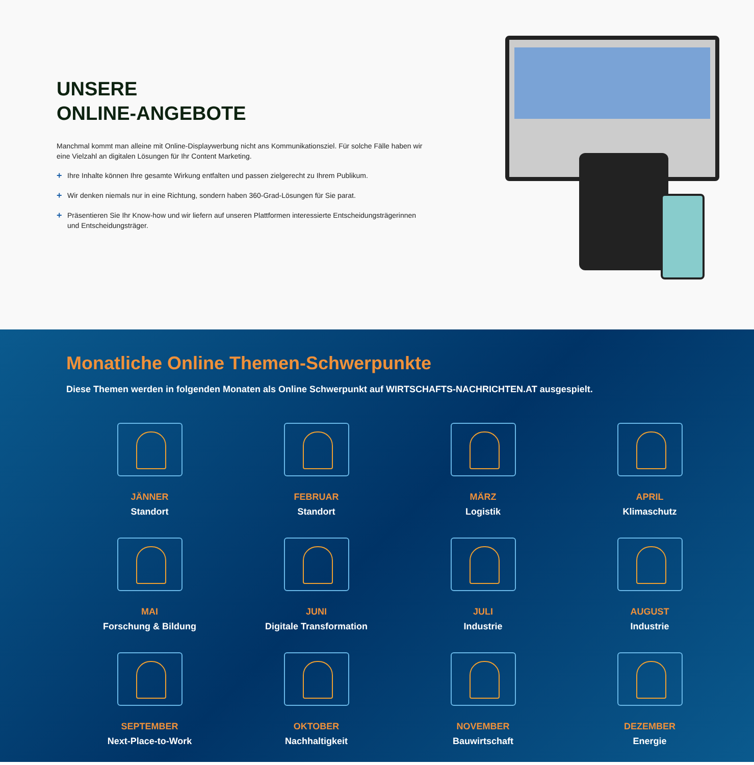UNSERE
ONLINE-ANGEBOTE
Manchmal kommt man alleine mit Online-Displaywerbung nicht ans Kommunikationsziel. Für solche Fälle haben wir eine Vielzahl an digitalen Lösungen für Ihr Content Marketing.
+ Ihre Inhalte können Ihre gesamte Wirkung entfalten und passen zielgerecht zu Ihrem Publikum.
+ Wir denken niemals nur in eine Richtung, sondern haben 360-Grad-Lösungen für Sie parat.
+ Präsentieren Sie Ihr Know-how und wir liefern auf unseren Plattformen interessierte Entscheidungsträgerinnen und Entscheidungsträger.
Monatliche Online Themen-Schwerpunkte
Diese Themen werden in folgenden Monaten als Online Schwerpunkt auf WIRTSCHAFTS-NACHRICHTEN.AT ausgespielt.
JÄNNER
Standort
FEBRUAR
Standort
MÄRZ
Logistik
APRIL
Klimaschutz
MAI
Forschung & Bildung
JUNI
Digitale Transformation
JULI
Industrie
AUGUST
Industrie
SEPTEMBER
Next-Place-to-Work
OKTOBER
Nachhaltigkeit
NOVEMBER
Bauwirtschaft
DEZEMBER
Energie